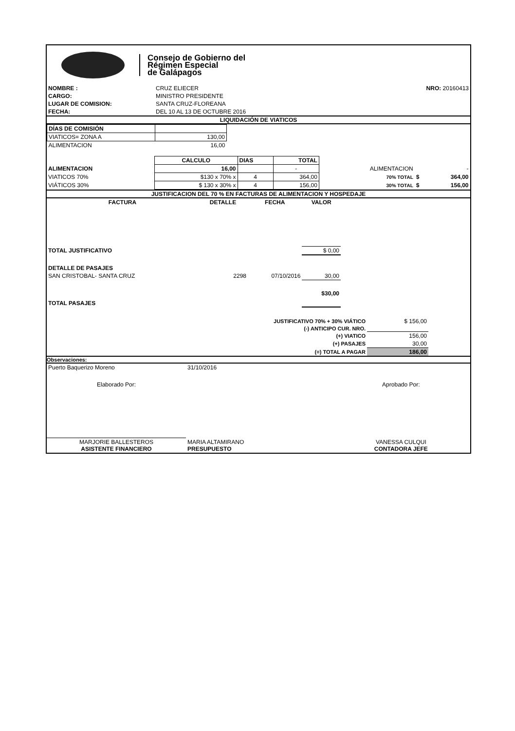Consejo de Gobierno del
Régimen Especial
de Galápagos
| NOMBRE : | CRUZ ELIECER | NRO: 20160413 |
| CARGO: | MINISTRO PRESIDENTE | |
| LUGAR DE COMISION: | SANTA CRUZ-FLOREANA | |
| FECHA: | DEL 10 AL 13 DE OCTUBRE 2016 | |
LIQUIDACIÓN DE VIATICOS
| DÍAS DE COMISIÓN | |
| VIATICOS= ZONA A | 130,00 |
| ALIMENTACION | 16,00 |
| | CALCULO | DIAS | TOTAL | | | |
| ALIMENTACION | 16,00 | | - | ALIMENTACION | | - |
| VIATICOS 70% | $130 x 70% x | 4 | 364,00 | 70% TOTAL | $ | 364,00 |
| VIÁTICOS 30% | $ 130 x 30% x | 4 | 156,00 | 30% TOTAL | $ | 156,00 |
JUSTIFICACION DEL 70 % EN FACTURAS DE ALIMENTACION Y HOSPEDAJE
| FACTURA | DETALLE | FECHA | VALOR | |
| TOTAL JUSTIFICATIVO | | | $ 0,00 | |
| DETALLE DE PASAJES | | | | |
| SAN CRISTOBAL- SANTA CRUZ | 2298 | 07/10/2016 | 30,00 | |
| TOTAL PASAJES | | | $30,00 | |
| JUSTIFICATIVO 70% + 30% VIÁTICO | $ 156,00 | |
| (-) ANTICIPO CUR. NRO. | | |
| (+) VIATICO | 156,00 | |
| (+) PASAJES | 30,00 | |
| (=) TOTAL A PAGAR | 186,00 | |
Observaciones:
| Puerto Baquerizo Moreno | 31/10/2016 | |
| Elaborado Por: | | Aprobado Por: |
| MARJORIE BALLESTEROS ASISTENTE FINANCIERO | MARIA ALTAMIRANO PRESUPUESTO | VANESSA CULQUI CONTADORA JEFE |